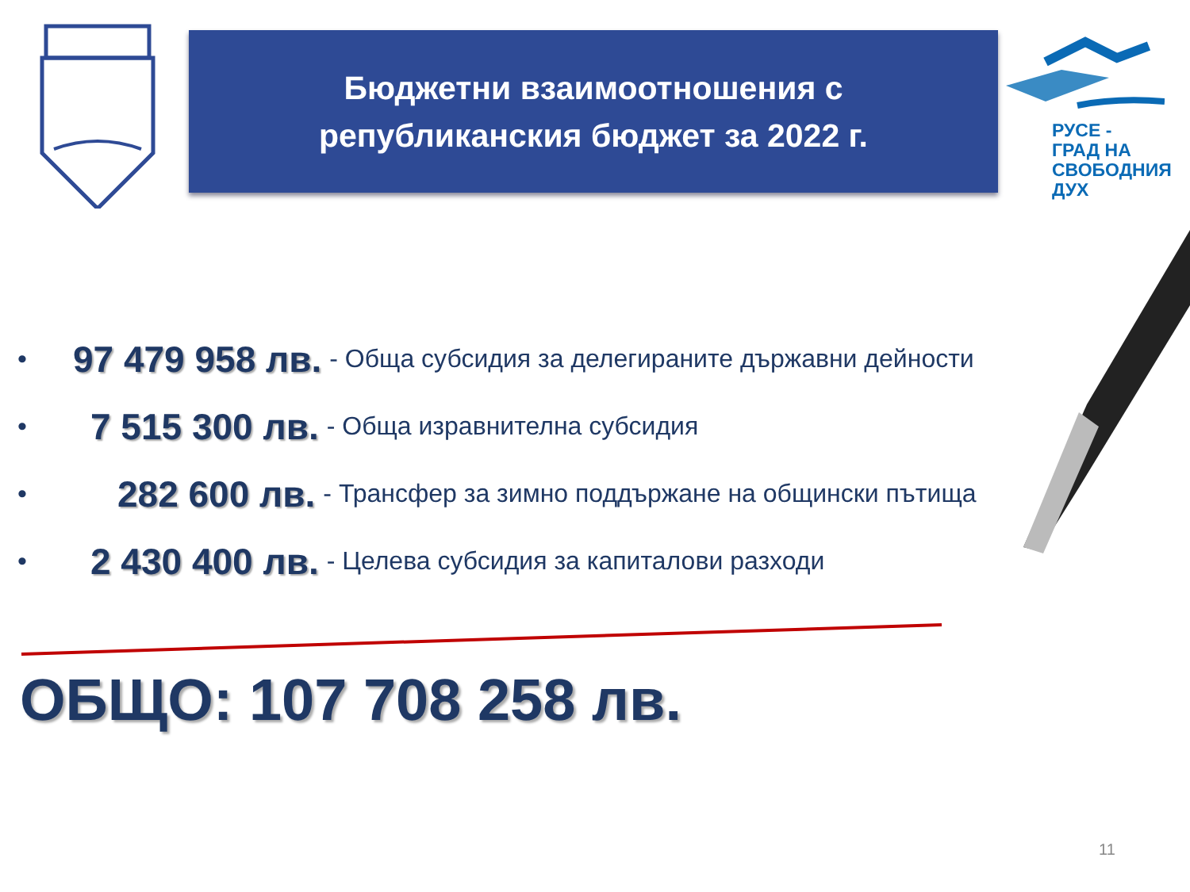Бюджетни взаимоотношения с
републиканския бюджет за 2022 г.
РУСЕ -
ГРАД НА
СВОБОДНИЯ
ДУХ
• 97 479 958 лв. - Обща субсидия за делегираните държавни дейности
• 7 515 300 лв. - Обща изравнителна субсидия
• 282 600 лв. - Трансфер за зимно поддържане на общински пътища
• 2 430 400 лв. - Целева субсидия за капиталови разходи
ОБЩО: 107 708 258 лв.
11